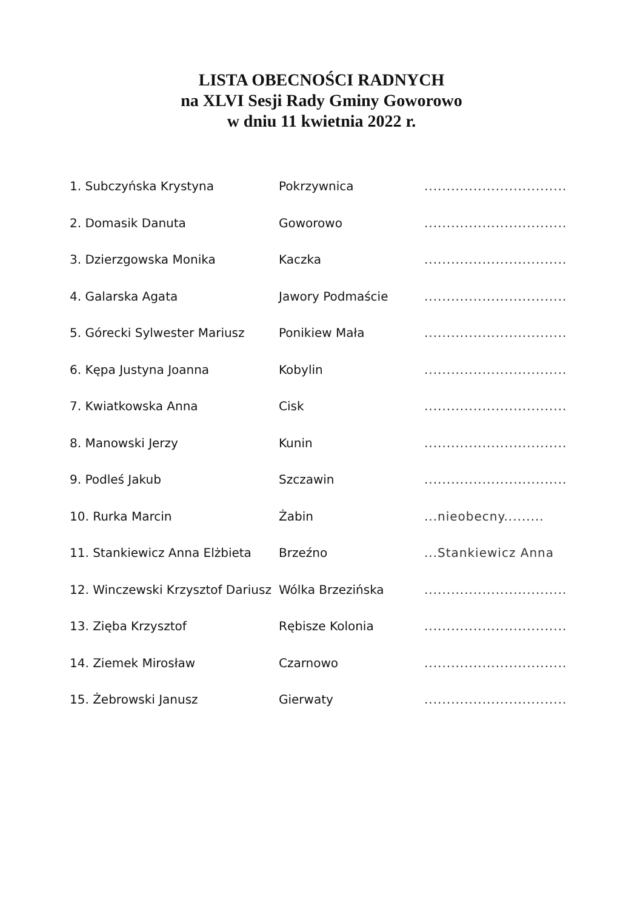LISTA OBECNOŚCI RADNYCH
na XLVI Sesji Rady Gminy Goworowo
w dniu 11 kwietnia 2022 r.
| 1. Subczyńska Krystyna | Pokrzywnica | ................................ |
| 2. Domasik Danuta | Goworowo | ................................ |
| 3. Dzierzgowska Monika | Kaczka | ................................ |
| 4. Galarska Agata | Jawory Podmaście | ................................ |
| 5. Górecki Sylwester Mariusz | Ponikiew Mała | ................................ |
| 6. Kępa Justyna Joanna | Kobylin | ................................ |
| 7. Kwiatkowska Anna | Cisk | ................................ |
| 8. Manowski Jerzy | Kunin | ................................ |
| 9. Podleś Jakub | Szczawin | ................................ |
| 10. Rurka Marcin | Żabin | ...nieobecny......... |
| 11. Stankiewicz Anna Elżbieta | Brzeźno | ...Stankiewicz Anna |
| 12. Winczewski Krzysztof Dariusz | Wólka Brzezińska | ................................ |
| 13. Zięba Krzysztof | Rębisze Kolonia | ................................ |
| 14. Ziemek Mirosław | Czarnowo | ................................ |
| 15. Żebrowski Janusz | Gierwaty | ................................ |